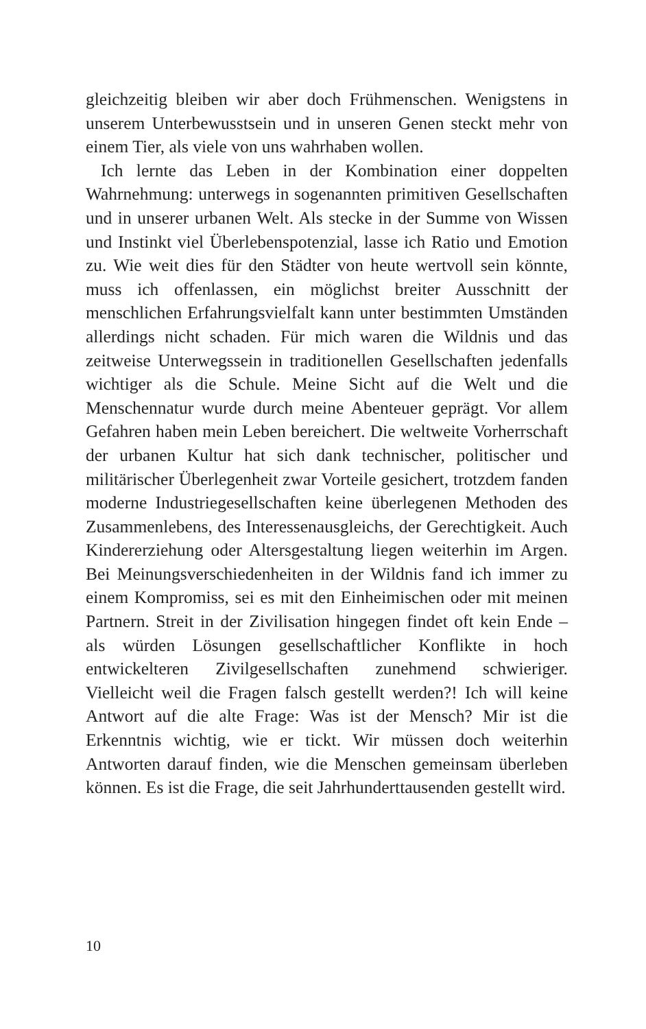gleichzeitig bleiben wir aber doch Frühmenschen. Wenigstens in unserem Unterbewusstsein und in unseren Genen steckt mehr von einem Tier, als viele von uns wahrhaben wollen.
Ich lernte das Leben in der Kombination einer doppelten Wahrnehmung: unterwegs in sogenannten primitiven Gesellschaften und in unserer urbanen Welt. Als stecke in der Summe von Wissen und Instinkt viel Überlebenspotenzial, lasse ich Ratio und Emotion zu. Wie weit dies für den Städter von heute wertvoll sein könnte, muss ich offenlassen, ein möglichst breiter Ausschnitt der menschlichen Erfahrungsvielfalt kann unter bestimmten Umständen allerdings nicht schaden. Für mich waren die Wildnis und das zeitweise Unterwegssein in traditionellen Gesellschaften jedenfalls wichtiger als die Schule. Meine Sicht auf die Welt und die Menschennatur wurde durch meine Abenteuer geprägt. Vor allem Gefahren haben mein Leben bereichert. Die weltweite Vorherrschaft der urbanen Kultur hat sich dank technischer, politischer und militärischer Überlegenheit zwar Vorteile gesichert, trotzdem fanden moderne Industriegesellschaften keine überlegenen Methoden des Zusammenlebens, des Interessenausgleichs, der Gerechtigkeit. Auch Kindererziehung oder Altersgestaltung liegen weiterhin im Argen. Bei Meinungsverschiedenheiten in der Wildnis fand ich immer zu einem Kompromiss, sei es mit den Einheimischen oder mit meinen Partnern. Streit in der Zivilisation hingegen findet oft kein Ende – als würden Lösungen gesellschaftlicher Konflikte in hoch entwickelteren Zivilgesellschaften zunehmend schwieriger. Vielleicht weil die Fragen falsch gestellt werden?! Ich will keine Antwort auf die alte Frage: Was ist der Mensch? Mir ist die Erkenntnis wichtig, wie er tickt. Wir müssen doch weiterhin Antworten darauf finden, wie die Menschen gemeinsam überleben können. Es ist die Frage, die seit Jahrhunderttausenden gestellt wird.
10